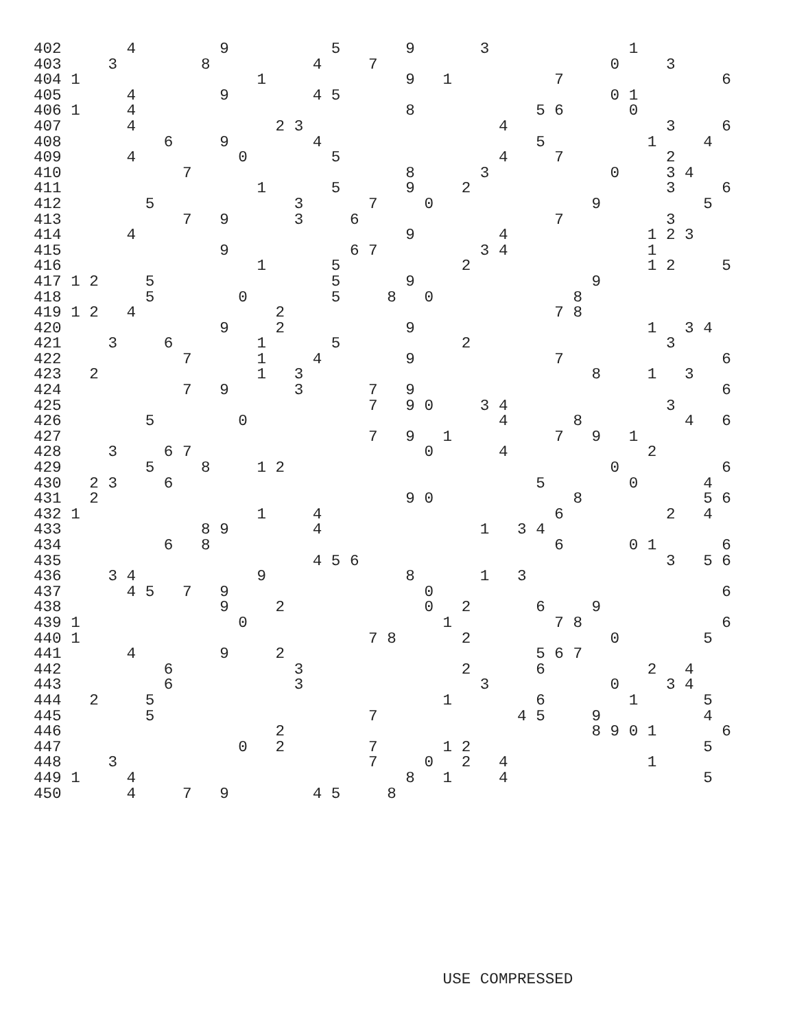402       4         9           5       9       3               1
403     3         8           4     7                         0     3
404 1                   1               9   1           7                 6
405       4         9         4 5                             0 1
406 1     4                             8             5 6       0
407       4               2 3                     4                 3     6
408           6     9         4                       5           1     4
409       4           0         5                 4     7           2
410             7                       8       3             0     3 4
411                     1       5       9     2                     3     6
412         5               3       7     0                 9           5
413             7   9       3     6                     7           3
414       4                             9         4               1 2 3
415                 9             6 7           3 4               1
416                     1       5             2                   1 2     5
417 1 2     5                   5       9                   9
418         5         0         5     8   0               8
419 1 2   4               2                             7 8
420                 9     2             9                         1   3 4
421     3     6         1       5             2                     3
422             7       1     4         9               7                 6
423   2                 1   3                               8     1   3
424             7   9       3       7   9                                 6
425                                 7   9 0     3 4                 3
426         5         0                           4       8           4   6
427                                 7   9   1           7   9   1
428     3     6 7                         0       4               2
429         5     8     1 2                                   0           6
430   2 3     6                                       5         0       4
431   2                                 9 0               8             5 6
432 1                   1     4                         6           2   4
433               8 9         4                 1   3 4
434           6   8                                     6       0 1       6
435                           4 5 6                                 3   5 6
436     3 4             9               8       1   3
437       4 5   7   9                     0                               6
438                 9     2               0   2       6     9
439 1                 0                     1           7 8               6
440 1                               7 8       2               0         5
441       4         9     2                           5 6 7
442           6             3                 2       6           2   4
443           6             3                   3             0     3 4
444   2     5                               1         6         1       5
445         5                       7               4 5     9           4
446                       2                                 8 9 0 1       6
447                   0   2         7       1 2                         5
448     3                           7     0   2   4               1
449 1     4                             8   1     4                     5
450       4     7   9         4 5     8
                                            USE COMPRESSED